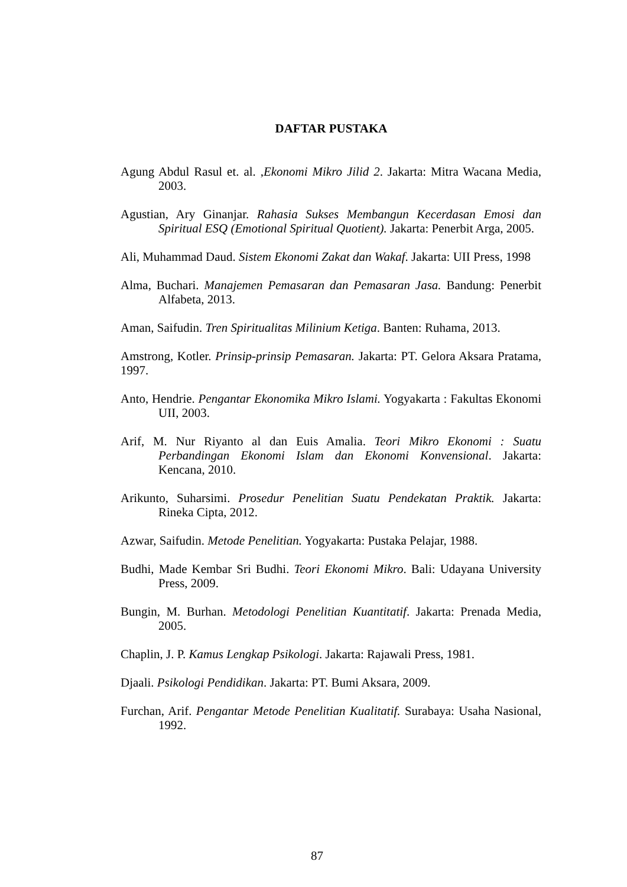DAFTAR PUSTAKA
Agung Abdul Rasul et. al. ,Ekonomi Mikro Jilid 2. Jakarta: Mitra Wacana Media, 2003.
Agustian, Ary Ginanjar. Rahasia Sukses Membangun Kecerdasan Emosi dan Spiritual ESQ (Emotional Spiritual Quotient). Jakarta: Penerbit Arga, 2005.
Ali, Muhammad Daud. Sistem Ekonomi Zakat dan Wakaf. Jakarta: UII Press, 1998
Alma, Buchari. Manajemen Pemasaran dan Pemasaran Jasa. Bandung: Penerbit Alfabeta, 2013.
Aman, Saifudin. Tren Spiritualitas Milinium Ketiga. Banten: Ruhama, 2013.
Amstrong, Kotler. Prinsip-prinsip Pemasaran. Jakarta: PT. Gelora Aksara Pratama, 1997.
Anto, Hendrie. Pengantar Ekonomika Mikro Islami. Yogyakarta : Fakultas Ekonomi UII, 2003.
Arif, M. Nur Riyanto al dan Euis Amalia. Teori Mikro Ekonomi : Suatu Perbandingan Ekonomi Islam dan Ekonomi Konvensional. Jakarta: Kencana, 2010.
Arikunto, Suharsimi. Prosedur Penelitian Suatu Pendekatan Praktik. Jakarta: Rineka Cipta, 2012.
Azwar, Saifudin. Metode Penelitian. Yogyakarta: Pustaka Pelajar, 1988.
Budhi, Made Kembar Sri Budhi. Teori Ekonomi Mikro. Bali: Udayana University Press, 2009.
Bungin, M. Burhan. Metodologi Penelitian Kuantitatif. Jakarta: Prenada Media, 2005.
Chaplin, J. P. Kamus Lengkap Psikologi. Jakarta: Rajawali Press, 1981.
Djaali. Psikologi Pendidikan. Jakarta: PT. Bumi Aksara, 2009.
Furchan, Arif. Pengantar Metode Penelitian Kualitatif. Surabaya: Usaha Nasional, 1992.
87